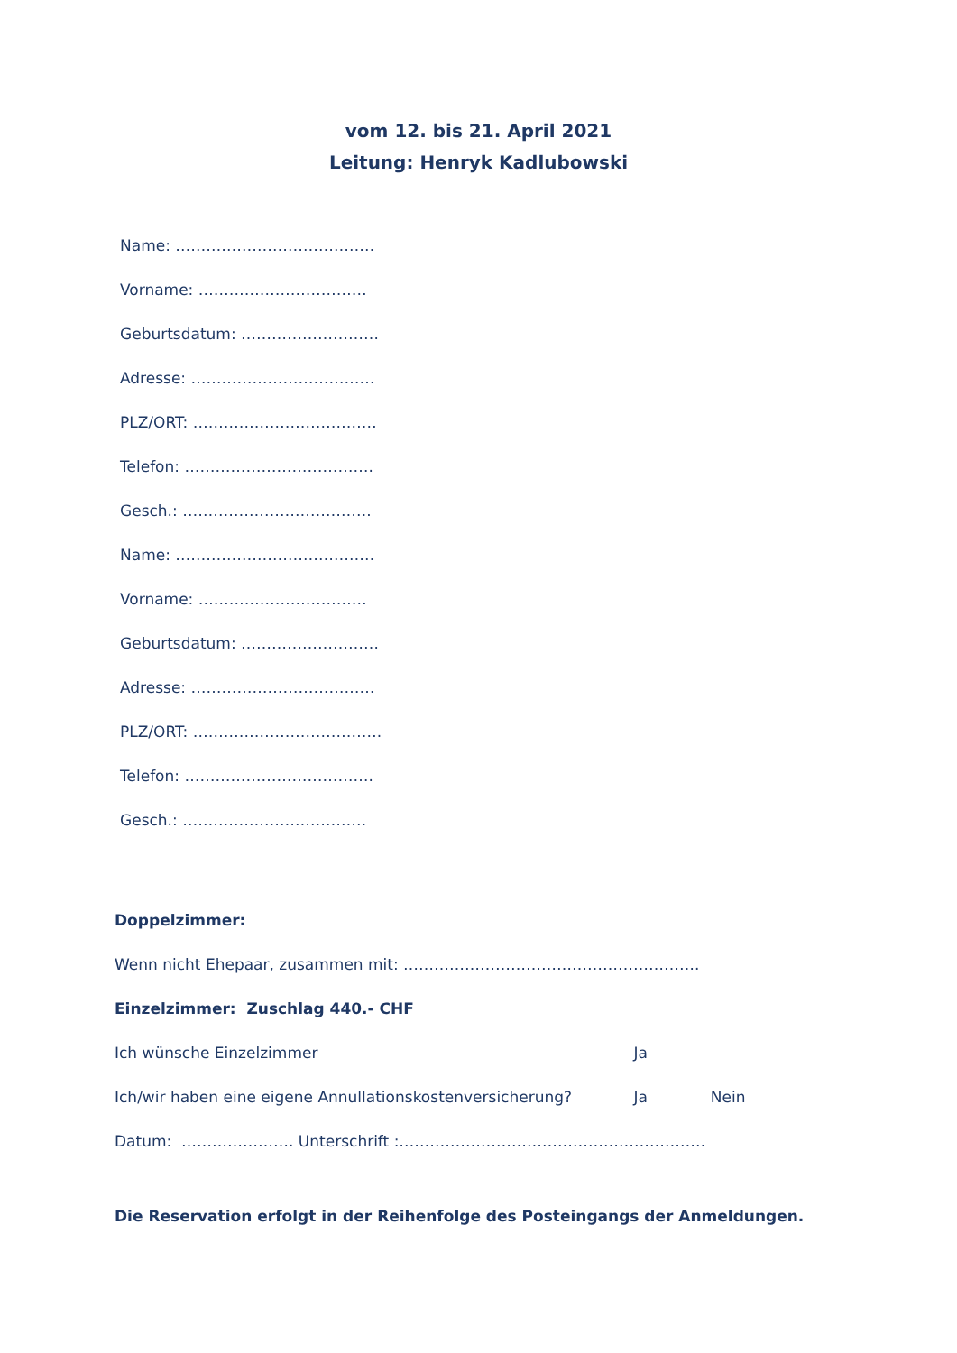vom 12. bis 21. April 2021
Leitung: Henryk Kadlubowski
Name: …………………………………
Vorname: ……………………………
Geburtsdatum: ………………………
Adresse: ………………………………
PLZ/ORT: ………………………………
Telefon: ……………………………….
Gesch.: ……………………………….
Name: …………………………………
Vorname: ……………………………
Geburtsdatum: ………………………
Adresse: ………………………………
PLZ/ORT: ……………………………….
Telefon: ……………………………….
Gesch.: ………………………………
Doppelzimmer:
Wenn nicht Ehepaar, zusammen mit: ………………………………………………….
Einzelzimmer: Zuschlag 440.- CHF
Ich wünsche Einzelzimmer Ja
Ich/wir haben eine eigene Annullationskostenversicherung? Ja Nein
Datum: …………………. Unterschrift :……………………………………………………
Die Reservation erfolgt in der Reihenfolge des Posteingangs der Anmeldungen.